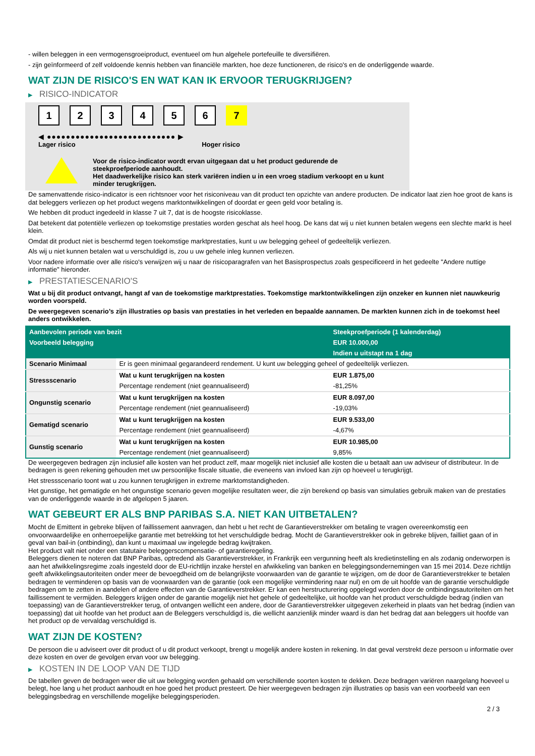- willen beleggen in een vermogensgroeiproduct, eventueel om hun algehele portefeuille te diversifiëren.
- zijn geïnformeerd of zelf voldoende kennis hebben van financiële markten, hoe deze functioneren, de risico's en de onderliggende waarde.
WAT ZIJN DE RISICO'S EN WAT KAN IK ERVOOR TERUGKRIJGEN?
▶ RISICO-INDICATOR
1 2 3 4 5 6 7
◀ ●●●●●●●●●●●●●●●●●●●●●●●●●●● ▶
Lager risico Hoger risico
Voor de risico-indicator wordt ervan uitgegaan dat u het product gedurende de steekproefperiode aanhoudt.
Het daadwerkelijke risico kan sterk variëren indien u in een vroeg stadium verkoopt en u kunt minder terugkrijgen.
De samenvattende risico-indicator is een richtsnoer voor het risiconiveau van dit product ten opzichte van andere producten. De indicator laat zien hoe groot de kans is dat beleggers verliezen op het product wegens marktontwikkelingen of doordat er geen geld voor betaling is.
We hebben dit product ingedeeld in klasse 7 uit 7, dat is de hoogste risicoklasse.
Dat betekent dat potentiële verliezen op toekomstige prestaties worden geschat als heel hoog. De kans dat wij u niet kunnen betalen wegens een slechte markt is heel klein.
Omdat dit product niet is beschermd tegen toekomstige marktprestaties, kunt u uw belegging geheel of gedeeltelijk verliezen.
Als wij u niet kunnen betalen wat u verschuldigd is, zou u uw gehele inleg kunnen verliezen.
Voor nadere informatie over alle risico's verwijzen wij u naar de risicoparagrafen van het Basisprospectus zoals gespecificeerd in het gedeelte "Andere nuttige informatie" hieronder.
▶ PRESTATIESCENARIO'S
Wat u bij dit product ontvangt, hangt af van de toekomstige marktprestaties. Toekomstige marktontwikkelingen zijn onzeker en kunnen niet nauwkeurig worden voorspeld.
De weergegeven scenario’s zijn illustraties op basis van prestaties in het verleden en bepaalde aannamen. De markten kunnen zich in de toekomst heel anders ontwikkelen.
| Aanbevolen periode van bezit | | Steekproefperiode (1 kalenderdag) |
| --- | --- | --- |
| Voorbeeld belegging | | EUR 10.000,00 |
| | | Indien u uitstapt na 1 dag |
| Scenario Minimaal | Er is geen minimaal gegarandeerd rendement. U kunt uw belegging geheel of gedeeltelijk verliezen. | |
| Stressscenario | Wat u kunt terugkrijgen na kosten | EUR 1.875,00 |
| | Percentage rendement (niet geannualiseerd) | -81,25% |
| Ongunstig scenario | Wat u kunt terugkrijgen na kosten | EUR 8.097,00 |
| | Percentage rendement (niet geannualiseerd) | -19,03% |
| Gematigd scenario | Wat u kunt terugkrijgen na kosten | EUR 9.533,00 |
| | Percentage rendement (niet geannualiseerd) | -4,67% |
| Gunstig scenario | Wat u kunt terugkrijgen na kosten | EUR 10.985,00 |
| | Percentage rendement (niet geannualiseerd) | 9,85% |
De weergegeven bedragen zijn inclusief alle kosten van het product zelf, maar mogelijk niet inclusief alle kosten die u betaalt aan uw adviseur of distributeur. In de bedragen is geen rekening gehouden met uw persoonlijke fiscale situatie, die eveneens van invloed kan zijn op hoeveel u terugkrijgt.
Het stressscenario toont wat u zou kunnen terugkrijgen in extreme marktomstandigheden.
Het gunstige, het gematigde en het ongunstige scenario geven mogelijke resultaten weer, die zijn berekend op basis van simulaties gebruik maken van de prestaties van de onderliggende waarde in de afgelopen 5 jaaren.
WAT GEBEURT ER ALS BNP PARIBAS S.A. NIET KAN UITBETALEN?
Mocht de Emittent in gebreke blijven of faillissement aanvragen, dan hebt u het recht de Garantieverstrekker om betaling te vragen overeenkomstig een onvoorwaardelijke en onherroepelijke garantie met betrekking tot het verschuldigde bedrag. Mocht de Garantieverstrekker ook in gebreke blijven, failliet gaan of in geval van bail-in (ontbinding), dan kunt u maximaal uw ingelegde bedrag kwijtraken.
Het product valt niet onder een statutaire beleggerscompensatie- of garantieregeling.
Beleggers dienen te noteren dat BNP Paribas, optredend als Garantieverstrekker, in Frankrijk een vergunning heeft als kredietinstelling en als zodanig onderworpen is aan het afwikkelingsregime zoals ingesteld door de EU-richtlijn inzake herstel en afwikkeling van banken en beleggingsondernemingen van 15 mei 2014. Deze richtlijn geeft afwikkelingsautoriteiten onder meer de bevoegdheid om de belangrijkste voorwaarden van de garantie te wijzigen, om de door de Garantieverstrekker te betalen bedragen te verminderen op basis van de voorwaarden van de garantie (ook een mogelijke vermindering naar nul) en om de uit hoofde van de garantie verschuldigde bedragen om te zetten in aandelen of andere effecten van de Garantieverstrekker. Er kan een herstructurering opgelegd worden door de ontbindingsautoriteiten om het faillissement te vermijden. Beleggers krijgen onder de garantie mogelijk niet het gehele of gedeeltelijke, uit hoofde van het product verschuldigde bedrag (indien van toepassing) van de Garantieverstrekker terug, of ontvangen wellicht een andere, door de Garantieverstrekker uitgegeven zekerheid in plaats van het bedrag (indien van toepassing) dat uit hoofde van het product aan de Beleggers verschuldigd is, die wellicht aanzienlijk minder waard is dan het bedrag dat aan beleggers uit hoofde van het product op de vervaldag verschuldigd is.
WAT ZIJN DE KOSTEN?
De persoon die u adviseert over dit product of u dit product verkoopt, brengt u mogelijk andere kosten in rekening. In dat geval verstrekt deze persoon u informatie over deze kosten en over de gevolgen ervan voor uw belegging.
▶ KOSTEN IN DE LOOP VAN DE TIJD
De tabellen geven de bedragen weer die uit uw belegging worden gehaald om verschillende soorten kosten te dekken. Deze bedragen variëren naargelang hoeveel u belegt, hoe lang u het product aanhoudt en hoe goed het product presteert. De hier weergegeven bedragen zijn illustraties op basis van een voorbeeld van een beleggingsbedrag en verschillende mogelijke beleggingsperioden.
2 / 3